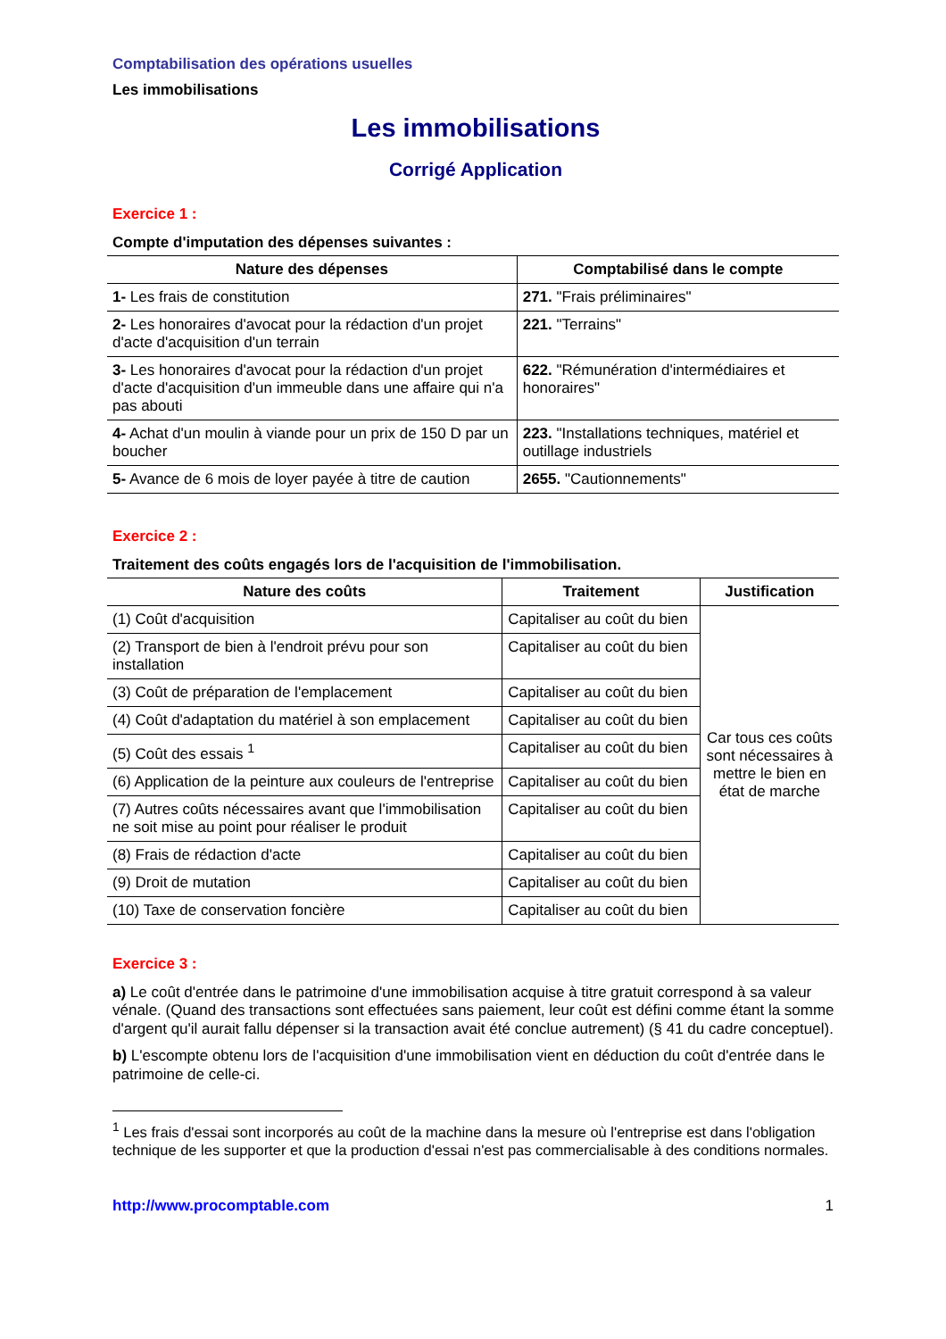Comptabilisation des opérations usuelles
Les immobilisations
Les immobilisations
Corrigé Application
Exercice 1 :
Compte d'imputation des dépenses suivantes :
| Nature des dépenses | Comptabilisé dans le compte |
| --- | --- |
| 1- Les frais de constitution | 271. "Frais préliminaires" |
| 2- Les honoraires d'avocat pour la rédaction d'un projet d'acte d'acquisition d'un terrain | 221. "Terrains" |
| 3- Les honoraires d'avocat pour la rédaction d'un projet d'acte d'acquisition d'un immeuble dans une affaire qui n'a pas abouti | 622. "Rémunération d'intermédiaires et honoraires" |
| 4- Achat d'un moulin à viande pour un prix de 150 D par un boucher | 223. "Installations techniques, matériel et outillage industriels |
| 5- Avance de 6 mois de loyer payée à titre de caution | 2655. "Cautionnements" |
Exercice 2 :
Traitement des coûts engagés lors de l'acquisition de l'immobilisation.
| Nature des coûts | Traitement | Justification |
| --- | --- | --- |
| (1) Coût d'acquisition | Capitaliser au coût du bien | Car tous ces coûts sont nécessaires à mettre le bien en état de marche |
| (2) Transport de bien à l'endroit prévu pour son installation | Capitaliser au coût du bien | |
| (3) Coût de préparation de l'emplacement | Capitaliser au coût du bien | |
| (4) Coût d'adaptation du matériel à son emplacement | Capitaliser au coût du bien | |
| (5) Coût des essais <sup>1</sup> | Capitaliser au coût du bien | |
| (6) Application de la peinture aux couleurs de l'entreprise | Capitaliser au coût du bien | |
| (7) Autres coûts nécessaires avant que l'immobilisation ne soit mise au point pour réaliser le produit | Capitaliser au coût du bien | |
| (8) Frais de rédaction d'acte | Capitaliser au coût du bien | |
| (9) Droit de mutation | Capitaliser au coût du bien | |
| (10) Taxe de conservation foncière | Capitaliser au coût du bien | |
Exercice 3 :
a) Le coût d'entrée dans le patrimoine d'une immobilisation acquise à titre gratuit correspond à sa valeur vénale. (Quand des transactions sont effectuées sans paiement, leur coût est défini comme étant la somme d'argent qu'il aurait fallu dépenser si la transaction avait été conclue autrement) (§ 41 du cadre conceptuel).
b) L'escompte obtenu lors de l'acquisition d'une immobilisation vient en déduction du coût d'entrée dans le patrimoine de celle-ci.
<sup>1</sup> Les frais d'essai sont incorporés au coût de la machine dans la mesure où l'entreprise est dans l'obligation technique de les supporter et que la production d'essai n'est pas commercialisable à des conditions normales.
http://www.procomptable.com 1